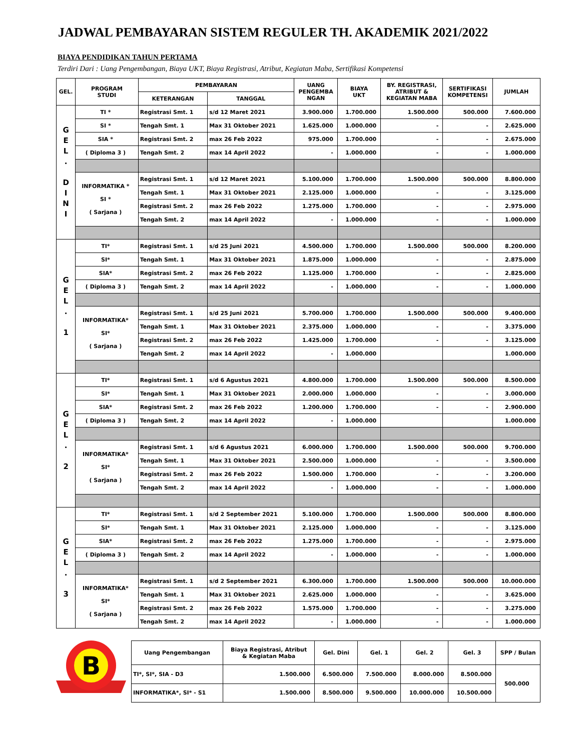JADWAL PEMBAYARAN SISTEM REGULER TH. AKADEMIK 2021/2022
BIAYA PENDIDIKAN TAHUN PERTAMA
Terdiri Dari : Uang Pengembangan, Biaya UKT, Biaya Registrasi, Atribut, Kegiatan Maba, Sertifikasi Kompetensi
| GEL. | PROGRAM STUDI | PEMBAYARAN | | UANG PENGEMBA NGAN | BIAYA UKT | BY. REGISTRASI, ATRIBUT & KEGIATAN MABA | SERTIFIKASI KOMPETENSI | JUMLAH |
| --- | --- | --- | --- | --- | --- | --- | --- | --- |
| | | KETERANGAN | TANGGAL | | | | | |
| G E L . D I N I | TI * | Registrasi Smt. 1 | s/d 12 Maret 2021 | 3.900.000 | 1.700.000 | 1.500.000 | 500.000 | 7.600.000 |
| | SI * | Tengah Smt. 1 | Max 31 Oktober 2021 | 1.625.000 | 1.000.000 | - | - | 2.625.000 |
| | SIA * | Registrasi Smt. 2 | max 26 Feb 2022 | 975.000 | 1.700.000 | - | - | 2.675.000 |
| | ( Diploma 3 ) | Tengah Smt. 2 | max 14 April 2022 | - | 1.000.000 | - | - | 1.000.000 |
| | INFORMATIKA * SI * ( Sarjana ) | Registrasi Smt. 1 | s/d 12 Maret 2021 | 5.100.000 | 1.700.000 | 1.500.000 | 500.000 | 8.800.000 |
| | | Tengah Smt. 1 | Max 31 Oktober 2021 | 2.125.000 | 1.000.000 | - | - | 3.125.000 |
| | | Registrasi Smt. 2 | max 26 Feb 2022 | 1.275.000 | 1.700.000 | - | - | 2.975.000 |
| | | Tengah Smt. 2 | max 14 April 2022 | - | 1.000.000 | - | - | 1.000.000 |
| G E L . 1 | TI* | Registrasi Smt. 1 | s/d 25 Juni 2021 | 4.500.000 | 1.700.000 | 1.500.000 | 500.000 | 8.200.000 |
| | SI* | Tengah Smt. 1 | Max 31 Oktober 2021 | 1.875.000 | 1.000.000 | - | - | 2.875.000 |
| | SIA* | Registrasi Smt. 2 | max 26 Feb 2022 | 1.125.000 | 1.700.000 | - | - | 2.825.000 |
| | ( Diploma 3 ) | Tengah Smt. 2 | max 14 April 2022 | - | 1.000.000 | - | - | 1.000.000 |
| | INFORMATIKA* SI* ( Sarjana ) | Registrasi Smt. 1 | s/d 25 Juni 2021 | 5.700.000 | 1.700.000 | 1.500.000 | 500.000 | 9.400.000 |
| | | Tengah Smt. 1 | Max 31 Oktober 2021 | 2.375.000 | 1.000.000 | - | - | 3.375.000 |
| | | Registrasi Smt. 2 | max 26 Feb 2022 | 1.425.000 | 1.700.000 | - | - | 3.125.000 |
| | | Tengah Smt. 2 | max 14 April 2022 | - | 1.000.000 | | | 1.000.000 |
| G E L . 2 | TI* | Registrasi Smt. 1 | s/d 6 Agustus 2021 | 4.800.000 | 1.700.000 | 1.500.000 | 500.000 | 8.500.000 |
| | SI* | Tengah Smt. 1 | Max 31 Oktober 2021 | 2.000.000 | 1.000.000 | - | - | 3.000.000 |
| | SIA* | Registrasi Smt. 2 | max 26 Feb 2022 | 1.200.000 | 1.700.000 | - | - | 2.900.000 |
| | ( Diploma 3 ) | Tengah Smt. 2 | max 14 April 2022 | - | 1.000.000 | | | 1.000.000 |
| | INFORMATIKA* SI* ( Sarjana ) | Registrasi Smt. 1 | s/d 6 Agustus 2021 | 6.000.000 | 1.700.000 | 1.500.000 | 500.000 | 9.700.000 |
| | | Tengah Smt. 1 | Max 31 Oktober 2021 | 2.500.000 | 1.000.000 | - | - | 3.500.000 |
| | | Registrasi Smt. 2 | max 26 Feb 2022 | 1.500.000 | 1.700.000 | - | - | 3.200.000 |
| | | Tengah Smt. 2 | max 14 April 2022 | - | 1.000.000 | - | - | 1.000.000 |
| G E L . 3 | TI* | Registrasi Smt. 1 | s/d 2 September 2021 | 5.100.000 | 1.700.000 | 1.500.000 | 500.000 | 8.800.000 |
| | SI* | Tengah Smt. 1 | Max 31 Oktober 2021 | 2.125.000 | 1.000.000 | - | - | 3.125.000 |
| | SIA* | Registrasi Smt. 2 | max 26 Feb 2022 | 1.275.000 | 1.700.000 | - | - | 2.975.000 |
| | ( Diploma 3 ) | Tengah Smt. 2 | max 14 April 2022 | - | 1.000.000 | - | - | 1.000.000 |
| | INFORMATIKA* SI* ( Sarjana ) | Registrasi Smt. 1 | s/d 2 September 2021 | 6.300.000 | 1.700.000 | 1.500.000 | 500.000 | 10.000.000 |
| | | Tengah Smt. 1 | Max 31 Oktober 2021 | 2.625.000 | 1.000.000 | - | - | 3.625.000 |
| | | Registrasi Smt. 2 | max 26 Feb 2022 | 1.575.000 | 1.700.000 | - | - | 3.275.000 |
| | | Tengah Smt. 2 | max 14 April 2022 | - | 1.000.000 | - | - | 1.000.000 |
B
| Uang Pengembangan | Biaya Registrasi, Atribut & Kegiatan Maba | Gel. Dini | Gel. 1 | Gel. 2 | Gel. 3 | SPP / Bulan |
| --- | --- | --- | --- | --- | --- | --- |
| TI*, SI*, SIA - D3 | 1.500.000 | 6.500.000 | 7.500.000 | 8.000.000 | 8.500.000 | 500.000 |
| INFORMATIKA*, SI* - S1 | 1.500.000 | 8.500.000 | 9.500.000 | 10.000.000 | 10.500.000 | |